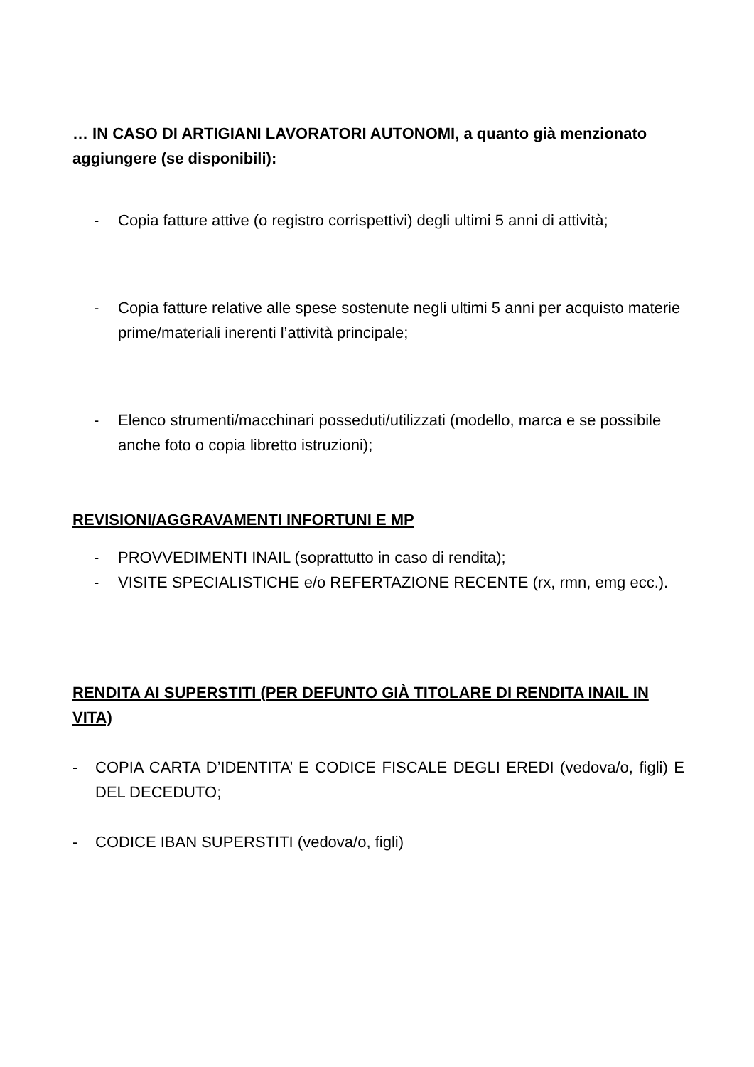… IN CASO DI ARTIGIANI LAVORATORI AUTONOMI, a quanto già menzionato aggiungere (se disponibili):
- Copia fatture attive (o registro corrispettivi) degli ultimi 5 anni di attività;
- Copia fatture relative alle spese sostenute negli ultimi 5 anni per acquisto materie prime/materiali inerenti l’attività principale;
- Elenco strumenti/macchinari posseduti/utilizzati (modello, marca e se possibile anche foto o copia libretto istruzioni);
REVISIONI/AGGRAVAMENTI INFORTUNI E MP
- PROVVEDIMENTI INAIL (soprattutto in caso di rendita);
- VISITE SPECIALISTICHE e/o REFERTAZIONE RECENTE (rx, rmn, emg ecc.).
RENDITA AI SUPERSTITI (PER DEFUNTO GIÀ TITOLARE DI RENDITA INAIL IN VITA)
- COPIA CARTA D’IDENTITA’ E CODICE FISCALE DEGLI EREDI (vedova/o, figli) E DEL DECEDUTO;
- CODICE IBAN SUPERSTITI (vedova/o, figli)